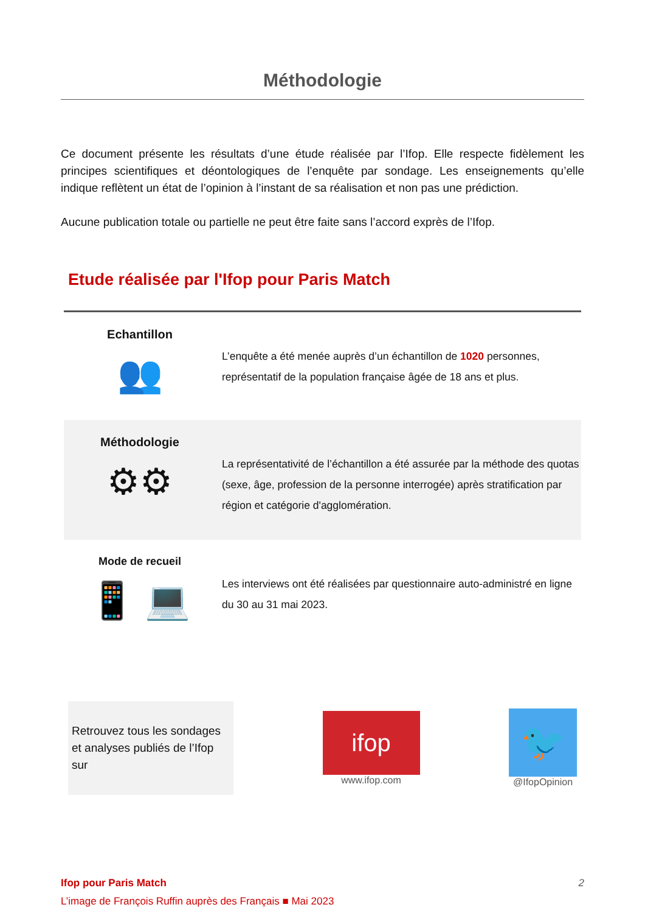Méthodologie
Ce document présente les résultats d’une étude réalisée par l’Ifop. Elle respecte fidèlement les principes scientifiques et déontologiques de l’enquête par sondage. Les enseignements qu’elle indique reflètent un état de l’opinion à l’instant de sa réalisation et non pas une prédiction.
Aucune publication totale ou partielle ne peut être faite sans l’accord exprès de l’Ifop.
Etude réalisée par l'Ifop pour Paris Match
Echantillon
👥
L’enquête a été menée auprès d’un échantillon de 1020 personnes, représentatif de la population française âgée de 18 ans et plus.
Méthodologie
⚙⚙
La représentativité de l’échantillon a été assurée par la méthode des quotas (sexe, âge, profession de la personne interrogée) après stratification par région et catégorie d'agglomération.
Mode de recueil
📱 💻
Les interviews ont été réalisées par questionnaire auto-administré en ligne du 30 au 31 mai 2023.
Retrouvez tous les sondages et analyses publiés de l’Ifop sur
ifop
www.ifop.com
🐦
@IfopOpinion
Ifop pour Paris Match
L’image de François Ruffin auprès des Français ■ Mai 2023
2